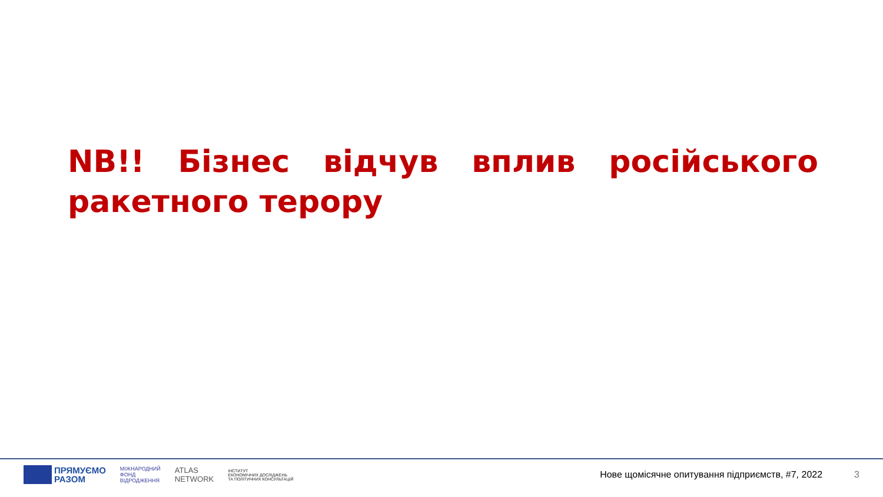NB!! Бізнес відчув вплив російського ракетного терору
ПРЯМУЄМО
РАЗОМ
МІЖНАРОДНИЙ
ФОНД
ВІДРОДЖЕННЯ
ATLAS
NETWORK
ІНСТИТУТ
ЕКОНОМІЧНИХ ДОСЛІДЖЕНЬ
ТА ПОЛІТИЧНИХ КОНСУЛЬТАЦІЙ
Нове щомісячне опитування підприємств, #7, 2022
3